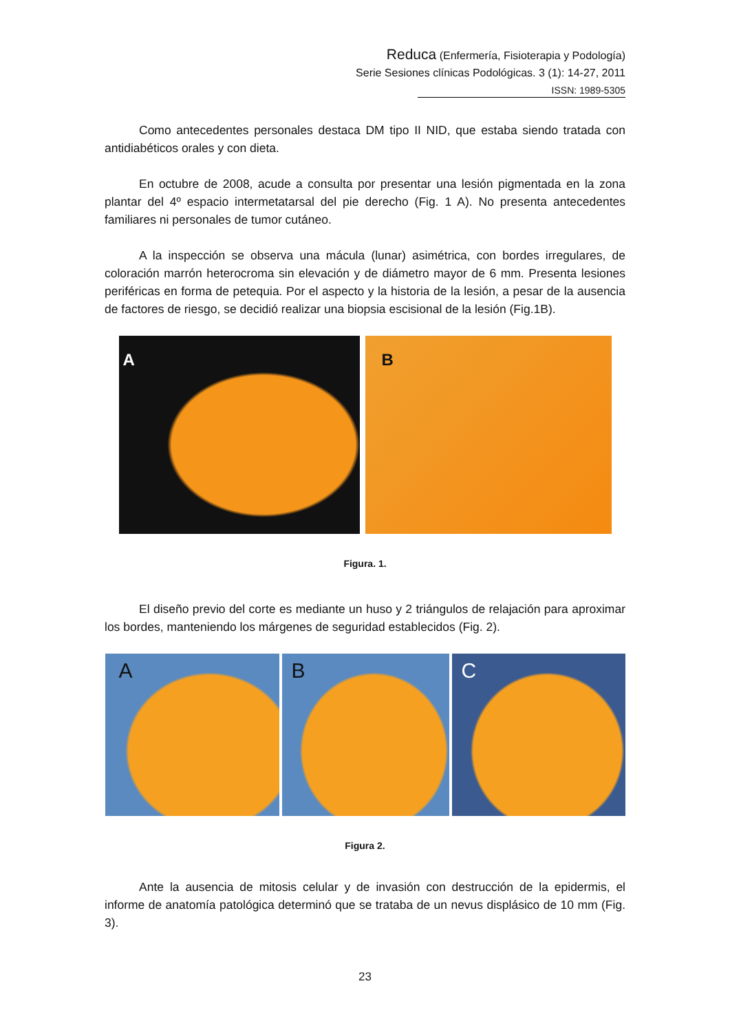Reduca (Enfermería, Fisioterapia y Podología)
Serie Sesiones clínicas Podológicas. 3 (1): 14-27, 2011
ISSN: 1989-5305
Como antecedentes personales destaca DM tipo II NID, que estaba siendo tratada con antidiabéticos orales y con dieta.
En octubre de 2008, acude a consulta por presentar una lesión pigmentada en la zona plantar del 4º espacio intermetatarsal del pie derecho (Fig. 1 A). No presenta antecedentes familiares ni personales de tumor cutáneo.
A la inspección se observa una mácula (lunar) asimétrica, con bordes irregulares, de coloración marrón heterocroma sin elevación y de diámetro mayor de 6 mm. Presenta lesiones periféricas en forma de petequia. Por el aspecto y la historia de la lesión, a pesar de la ausencia de factores de riesgo, se decidió realizar una biopsia escisional de la lesión (Fig.1B).
A
B
Figura. 1.
El diseño previo del corte es mediante un huso y 2 triángulos de relajación para aproximar los bordes, manteniendo los márgenes de seguridad establecidos (Fig. 2).
A
B
C
Figura 2.
Ante la ausencia de mitosis celular y de invasión con destrucción de la epidermis, el informe de anatomía patológica determinó que se trataba de un nevus displásico de 10 mm (Fig. 3).
23